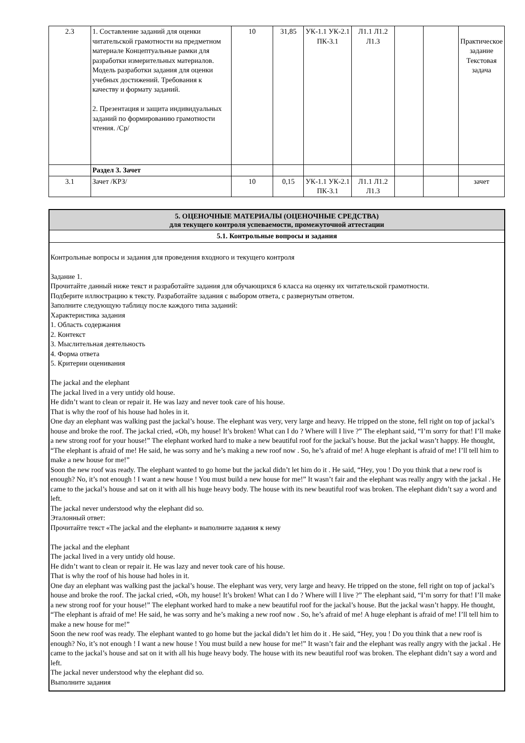| 2.3 | 1. Составление заданий для оценки читательской грамотности на предметном материале Концептуальные рамки для разработки измерительных материалов. Модель разработки задания для оценки учебных достижений. Требования к качеству и формату заданий. 2. Презентация и защита индивидуальных заданий по формированию грамотности чтения. /Ср/ | 10 | 31,85 | УК-1.1 УК-2.1 ПК-3.1 | Л1.1 Л1.2 Л1.3 | | | Практическое задание Текстовая задача |
| | Раздел 3. Зачет | | | | | | | |
| 3.1 | Зачет /КРЗ/ | 10 | 0,15 | УК-1.1 УК-2.1 ПК-3.1 | Л1.1 Л1.2 Л1.3 | | | зачет |
5. ОЦЕНОЧНЫЕ МАТЕРИАЛЫ (ОЦЕНОЧНЫЕ СРЕДСТВА)
для текущего контроля успеваемости, промежуточной аттестации
5.1. Контрольные вопросы и задания
Контрольные вопросы и задания для проведения входного и текущего контроля
Задание 1.
Прочитайте данный ниже текст и разработайте задания для обучающихся 6 класса на оценку их читательской грамотности.
Подберите иллюстрацию к тексту. Разработайте задания с выбором ответа, с развернутым ответом.
Заполните следующую таблицу после каждого типа заданий:
Характеристика задания
1. Область содержания
2. Контекст
3. Мыслительная деятельность
4. Форма ответа
5. Критерии оценивания
The jackal and the elephant
The jackal lived in a very untidy old house.
He didn’t want to clean or repair it. He was lazy and never took care of his house.
That is why the roof of his house had holes in it.
One day an elephant was walking past the jackal’s house. The elephant was very, very large and heavy. He tripped on the stone, fell right on top of jackal’s house and broke the roof. The jackal cried, «Oh, my house! It’s broken! What can I do ? Where will I live ?” The elephant said, “I’m sorry for that! I’ll make a new strong roof for your house!” The elephant worked hard to make a new beautiful roof for the jackal’s house. But the jackal wasn’t happy. He thought, “The elephant is afraid of me! He said, he was sorry and he’s making a new roof now . So, he’s afraid of me! A huge elephant is afraid of me! I’ll tell him to make a new house for me!”
Soon the new roof was ready. The elephant wanted to go home but the jackal didn’t let him do it . He said, “Hey, you ! Do you think that a new roof is enough? No, it’s not enough ! I want a new house ! You must build a new house for me!” It wasn’t fair and the elephant was really angry with the jackal . He came to the jackal’s house and sat on it with all his huge heavy body. The house with its new beautiful roof was broken. The elephant didn’t say a word and left.
The jackal never understood why the elephant did so.
Эталонный ответ:
Прочитайте текст «The jackal and the elephant» и выполните задания к нему
The jackal and the elephant
The jackal lived in a very untidy old house.
He didn’t want to clean or repair it. He was lazy and never took care of his house.
That is why the roof of his house had holes in it.
One day an elephant was walking past the jackal’s house. The elephant was very, very large and heavy. He tripped on the stone, fell right on top of jackal’s house and broke the roof. The jackal cried, «Oh, my house! It’s broken! What can I do ? Where will I live ?” The elephant said, “I’m sorry for that! I’ll make a new strong roof for your house!” The elephant worked hard to make a new beautiful roof for the jackal’s house. But the jackal wasn’t happy. He thought, “The elephant is afraid of me! He said, he was sorry and he’s making a new roof now . So, he’s afraid of me! A huge elephant is afraid of me! I’ll tell him to make a new house for me!”
Soon the new roof was ready. The elephant wanted to go home but the jackal didn’t let him do it . He said, “Hey, you ! Do you think that a new roof is enough? No, it’s not enough ! I want a new house ! You must build a new house for me!” It wasn’t fair and the elephant was really angry with the jackal . He came to the jackal’s house and sat on it with all his huge heavy body. The house with its new beautiful roof was broken. The elephant didn’t say a word and left.
The jackal never understood why the elephant did so.
Выполните задания